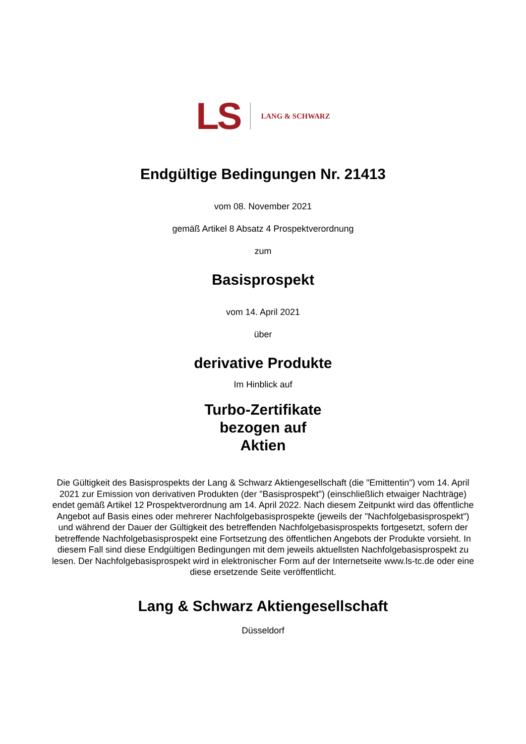LS LANG & SCHWARZ
Endgültige Bedingungen Nr. 21413
vom 08. November 2021
gemäß Artikel 8 Absatz 4 Prospektverordnung
zum
Basisprospekt
vom 14. April 2021
über
derivative Produkte
Im Hinblick auf
Turbo-Zertifikate
bezogen auf
Aktien
Die Gültigkeit des Basisprospekts der Lang & Schwarz Aktiengesellschaft (die "Emittentin") vom 14. April 2021 zur Emission von derivativen Produkten (der "Basisprospekt") (einschließlich etwaiger Nachträge) endet gemäß Artikel 12 Prospektverordnung am 14. April 2022. Nach diesem Zeitpunkt wird das öffentliche Angebot auf Basis eines oder mehrerer Nachfolgebasisprospekte (jeweils der "Nachfolgebasisprospekt") und während der Dauer der Gültigkeit des betreffenden Nachfolgebasisprospekts fortgesetzt, sofern der betreffende Nachfolgebasisprospekt eine Fortsetzung des öffentlichen Angebots der Produkte vorsieht. In diesem Fall sind diese Endgültigen Bedingungen mit dem jeweils aktuellsten Nachfolgebasisprospekt zu lesen. Der Nachfolgebasisprospekt wird in elektronischer Form auf der Internetseite www.ls-tc.de oder eine diese ersetzende Seite veröffentlicht.
Lang & Schwarz Aktiengesellschaft
Düsseldorf